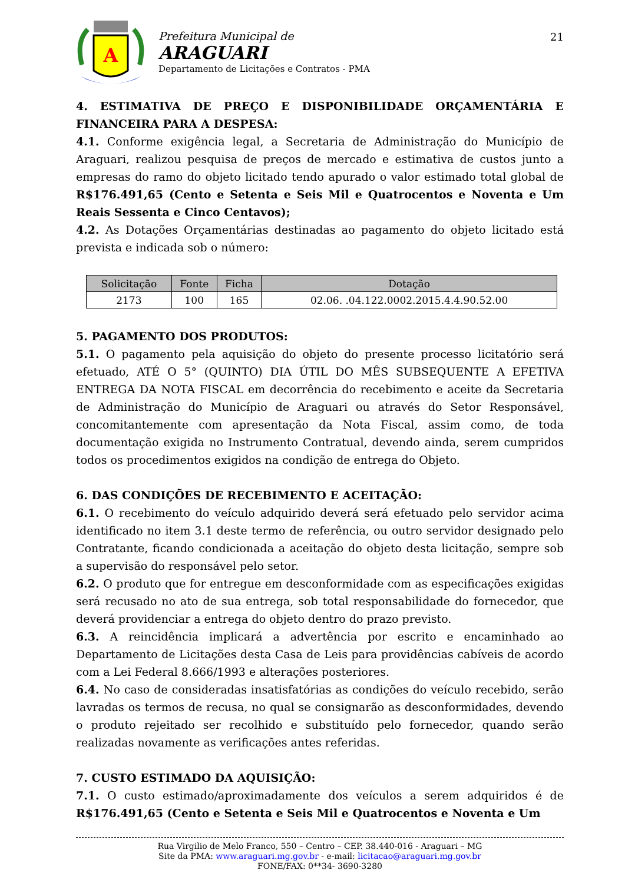A
Prefeitura Municipal de
ARAGUARI
Departamento de Licitações e Contratos - PMA
21
4. ESTIMATIVA DE PREÇO E DISPONIBILIDADE ORÇAMENTÁRIA E FINANCEIRA PARA A DESPESA:
4.1. Conforme exigência legal, a Secretaria de Administração do Município de Araguari, realizou pesquisa de preços de mercado e estimativa de custos junto a empresas do ramo do objeto licitado tendo apurado o valor estimado total global de R$176.491,65 (Cento e Setenta e Seis Mil e Quatrocentos e Noventa e Um Reais Sessenta e Cinco Centavos);
4.2. As Dotações Orçamentárias destinadas ao pagamento do objeto licitado está prevista e indicada sob o número:
| Solicitação | Fonte | Ficha | Dotação |
| --- | --- | --- | --- |
| 2173 | 100 | 165 | 02.06. .04.122.0002.2015.4.4.90.52.00 |
5. PAGAMENTO DOS PRODUTOS:
5.1. O pagamento pela aquisição do objeto do presente processo licitatório será efetuado, ATÉ O 5° (QUINTO) DIA ÚTIL DO MÊS SUBSEQUENTE A EFETIVA ENTREGA DA NOTA FISCAL em decorrência do recebimento e aceite da Secretaria de Administração do Município de Araguari ou através do Setor Responsável, concomitantemente com apresentação da Nota Fiscal, assim como, de toda documentação exigida no Instrumento Contratual, devendo ainda, serem cumpridos todos os procedimentos exigidos na condição de entrega do Objeto.
6. DAS CONDIÇÕES DE RECEBIMENTO E ACEITAÇÃO:
6.1. O recebimento do veículo adquirido deverá será efetuado pelo servidor acima identificado no item 3.1 deste termo de referência, ou outro servidor designado pelo Contratante, ficando condicionada a aceitação do objeto desta licitação, sempre sob a supervisão do responsável pelo setor.
6.2. O produto que for entregue em desconformidade com as especificações exigidas será recusado no ato de sua entrega, sob total responsabilidade do fornecedor, que deverá providenciar a entrega do objeto dentro do prazo previsto.
6.3. A reincidência implicará a advertência por escrito e encaminhado ao Departamento de Licitações desta Casa de Leis para providências cabíveis de acordo com a Lei Federal 8.666/1993 e alterações posteriores.
6.4. No caso de consideradas insatisfatórias as condições do veículo recebido, serão lavradas os termos de recusa, no qual se consignarão as desconformidades, devendo o produto rejeitado ser recolhido e substituído pelo fornecedor, quando serão realizadas novamente as verificações antes referidas.
7. CUSTO ESTIMADO DA AQUISIÇÃO:
7.1. O custo estimado/aproximadamente dos veículos a serem adquiridos é de R$176.491,65 (Cento e Setenta e Seis Mil e Quatrocentos e Noventa e Um
Rua Virgilio de Melo Franco, 550 – Centro – CEP. 38.440-016 - Araguari – MG
Site da PMA: www.araguari.mg.gov.br - e-mail: licitacao@araguari.mg.gov.br
FONE/FAX: 0**34- 3690-3280